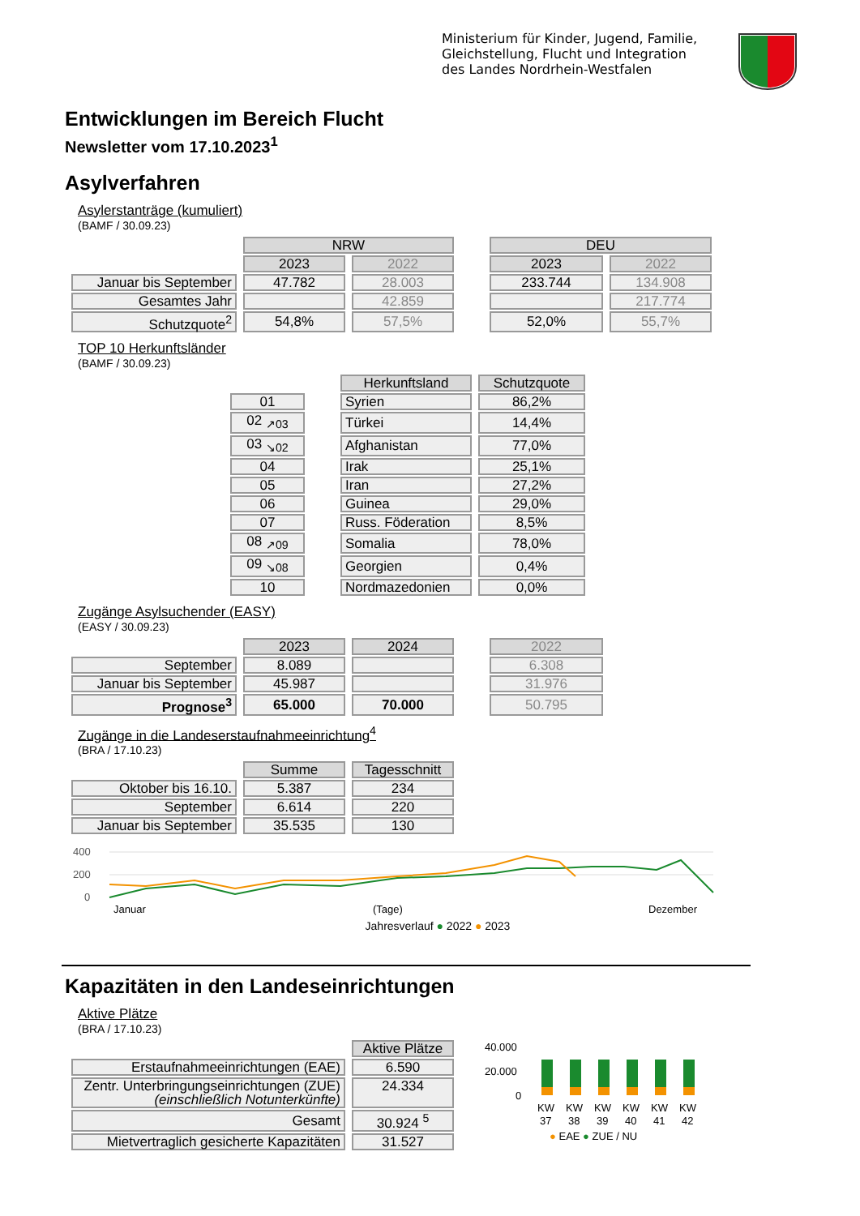Ministerium für Kinder, Jugend, Familie,
Gleichstellung, Flucht und Integration
des Landes Nordrhein-Westfalen
Entwicklungen im Bereich Flucht
Newsletter vom 17.10.2023<sup>1</sup>
Asylverfahren
Asylerstanträge (kumuliert)
(BAMF / 30.09.23)
| | NRW | | | DEU | |
| | 2023 | 2022 | | 2023 | 2022 |
| Januar bis September | 47.782 | 28.003 | | 233.744 | 134.908 |
| Gesamtes Jahr | | 42.859 | | | 217.774 |
| Schutzquote<sup>2</sup> | 54,8% | 57,5% | | 52,0% | 55,7% |
TOP 10 Herkunftsländer
(BAMF / 30.09.23)
| | | Herkunftsland | Schutzquote |
| 01 | | Syrien | 86,2% |
| 02 <sub>↗03</sub> | | Türkei | 14,4% |
| 03 <sub>↘02</sub> | | Afghanistan | 77,0% |
| 04 | | Irak | 25,1% |
| 05 | | Iran | 27,2% |
| 06 | | Guinea | 29,0% |
| 07 | | Russ. Föderation | 8,5% |
| 08 <sub>↗09</sub> | | Somalia | 78,0% |
| 09 <sub>↘08</sub> | | Georgien | 0,4% |
| 10 | | Nordmazedonien | 0,0% |
Zugänge Asylsuchender (EASY)
(EASY / 30.09.23)
| | 2023 | 2024 | | 2022 |
| September | 8.089 | | | 6.308 |
| Januar bis September | 45.987 | | | 31.976 |
| Prognose<sup>3</sup> | 65.000 | 70.000 | | 50.795 |
Zugänge in die Landeserstaufnahmeeinrichtung<sup>4</sup>
(BRA / 17.10.23)
| | Summe | Tagesschnitt |
| Oktober bis 16.10. | 5.387 | 234 |
| September | 6.614 | 220 |
| Januar bis September | 35.535 | 130 |
400
200
0
Januar
(Tage)
Dezember
Jahresverlauf ● 2022 ● 2023
Kapazitäten in den Landeseinrichtungen
Aktive Plätze
(BRA / 17.10.23)
| | Aktive Plätze |
| Erstaufnahmeeinrichtungen (EAE) | 6.590 |
| Zentr. Unterbringungseinrichtungen (ZUE) (einschließlich Notunterkünfte) | 24.334 |
| Gesamt | 30.924 <sup>5</sup> |
| Mietvertraglich gesicherte Kapazitäten | 31.527 |
40.000
20.000
0
KW
KW
KW
KW
KW
KW
37
38
39
40
41
42
● EAE ● ZUE / NU